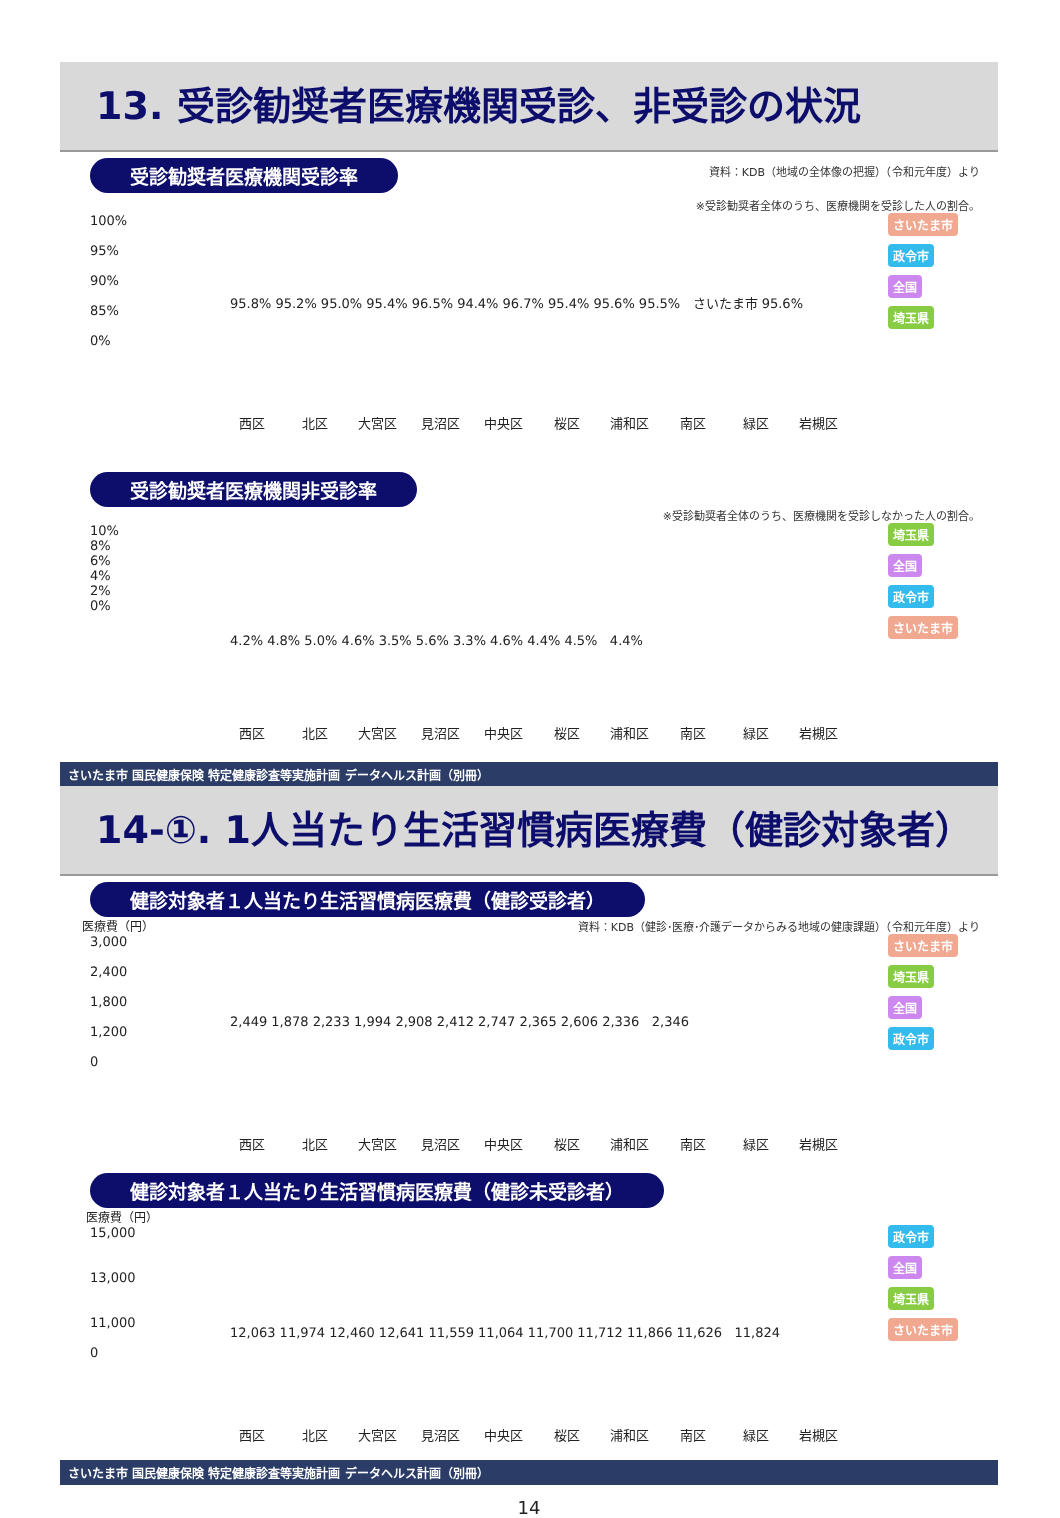13. 受診勧奨者医療機関受診、非受診の状況
受診勧奨者医療機関受診率
資料：KDB（地域の全体像の把握）（令和元年度）より
※受診勧奨者全体のうち、医療機関を受診した人の割合。
100%
95%
90%
85%
0%
さいたま市
政令市
全国
埼玉県
95.8% 95.2% 95.0% 95.4% 96.5% 94.4% 96.7% 95.4% 95.6% 95.5% さいたま市 95.6%
西区 北区 大宮区 見沼区 中央区 桜区 浦和区 南区 緑区 岩槻区
受診勧奨者医療機関非受診率
※受診勧奨者全体のうち、医療機関を受診しなかった人の割合。
10%
8%
6%
4%
2%
0%
埼玉県
全国
政令市
さいたま市
4.2% 4.8% 5.0% 4.6% 3.5% 5.6% 3.3% 4.6% 4.4% 4.5% 4.4%
西区 北区 大宮区 見沼区 中央区 桜区 浦和区 南区 緑区 岩槻区
さいたま市 国民健康保険 特定健康診査等実施計画 データヘルス計画（別冊）
14-①. 1人当たり生活習慣病医療費（健診対象者）
健診対象者１人当たり生活習慣病医療費（健診受診者）
医療費（円）
資料：KDB（健診･医療･介護データからみる地域の健康課題）（令和元年度）より
3,000
2,400
1,800
1,200
0
さいたま市
埼玉県
全国
政令市
2,449 1,878 2,233 1,994 2,908 2,412 2,747 2,365 2,606 2,336 2,346
西区 北区 大宮区 見沼区 中央区 桜区 浦和区 南区 緑区 岩槻区
健診対象者１人当たり生活習慣病医療費（健診未受診者）
医療費（円）
15,000
13,000
11,000
0
政令市
全国
埼玉県
さいたま市
12,063 11,974 12,460 12,641 11,559 11,064 11,700 11,712 11,866 11,626 11,824
西区 北区 大宮区 見沼区 中央区 桜区 浦和区 南区 緑区 岩槻区
さいたま市 国民健康保険 特定健康診査等実施計画 データヘルス計画（別冊）
14